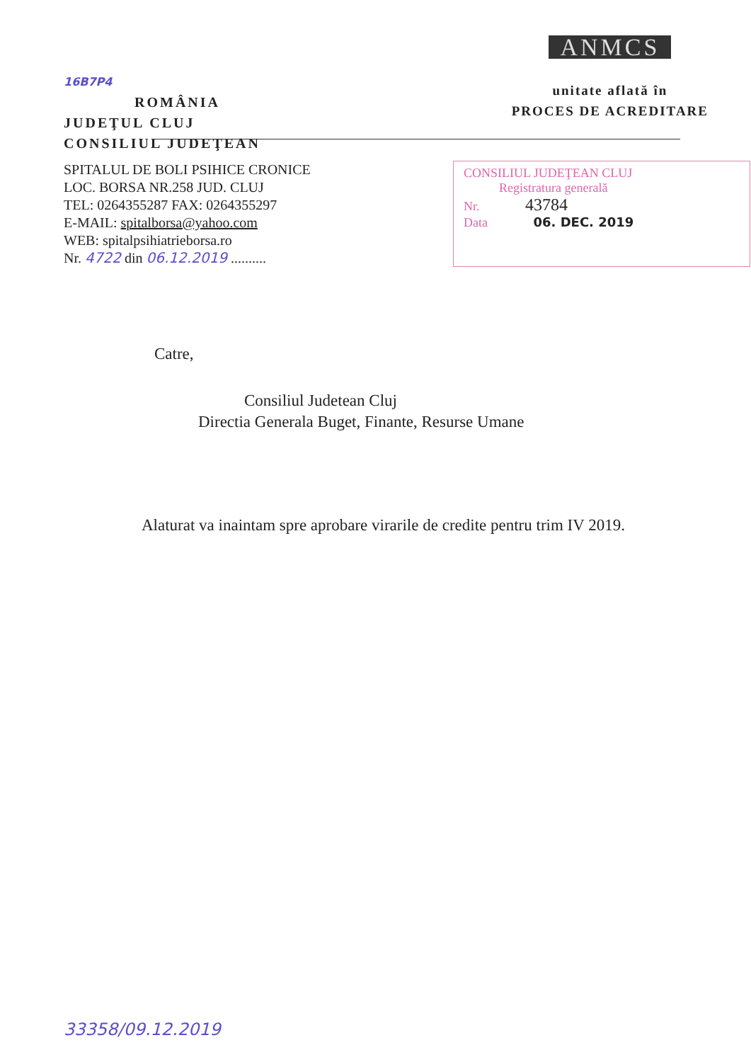16B7P4
ROMÂNIA
JUDEŢUL CLUJ
CONSILIUL JUDEŢEAN
ANMCS
unitate aflată în
PROCES DE ACREDITARE
SPITALUL DE BOLI PSIHICE CRONICE
LOC. BORSA NR.258 JUD. CLUJ
TEL: 0264355287 FAX: 0264355297
E-MAIL: spitalborsa@yahoo.com
WEB: spitalpsihiatrieborsa.ro
Nr. 4722 din 06.12.2019 ..........
CONSILIUL JUDEŢEAN CLUJ
Registratura generală
Nr. 43784
Data 06. DEC. 2019
Catre,
Consiliul Judetean Cluj
Directia Generala Buget, Finante, Resurse Umane
Alaturat va inaintam spre aprobare virarile de credite pentru trim IV 2019.
33358/09.12.2019